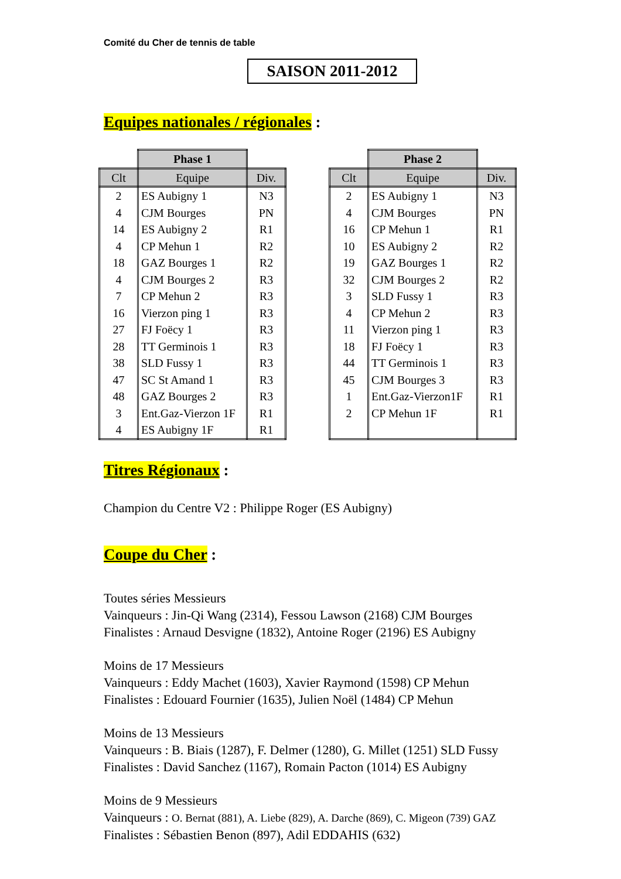Comité du Cher de tennis de table
SAISON 2011-2012
Equipes nationales / régionales :
| | Phase 1 | |
| Clt | Equipe | Div. |
| 2 | ES Aubigny 1 | N3 |
| 4 | CJM Bourges | PN |
| 14 | ES Aubigny 2 | R1 |
| 4 | CP Mehun 1 | R2 |
| 18 | GAZ Bourges 1 | R2 |
| 4 | CJM Bourges 2 | R3 |
| 7 | CP Mehun 2 | R3 |
| 16 | Vierzon ping 1 | R3 |
| 27 | FJ Foëcy 1 | R3 |
| 28 | TT Germinois 1 | R3 |
| 38 | SLD Fussy 1 | R3 |
| 47 | SC St Amand 1 | R3 |
| 48 | GAZ Bourges 2 | R3 |
| 3 | Ent.Gaz-Vierzon 1F | R1 |
| 4 | ES Aubigny 1F | R1 |
| | Phase 2 | |
| Clt | Equipe | Div. |
| 2 | ES Aubigny 1 | N3 |
| 4 | CJM Bourges | PN |
| 16 | CP Mehun 1 | R1 |
| 10 | ES Aubigny 2 | R2 |
| 19 | GAZ Bourges 1 | R2 |
| 32 | CJM Bourges 2 | R2 |
| 3 | SLD Fussy 1 | R3 |
| 4 | CP Mehun 2 | R3 |
| 11 | Vierzon ping 1 | R3 |
| 18 | FJ Foëcy 1 | R3 |
| 44 | TT Germinois 1 | R3 |
| 45 | CJM Bourges 3 | R3 |
| 1 | Ent.Gaz-Vierzon1F | R1 |
| 2 | CP Mehun 1F | R1 |
Titres Régionaux :
Champion du Centre V2 : Philippe Roger (ES Aubigny)
Coupe du Cher :
Toutes séries Messieurs
Vainqueurs : Jin-Qi Wang (2314), Fessou Lawson (2168) CJM Bourges
Finalistes : Arnaud Desvigne (1832), Antoine Roger (2196) ES Aubigny
Moins de 17 Messieurs
Vainqueurs : Eddy Machet (1603), Xavier Raymond (1598) CP Mehun
Finalistes : Edouard Fournier (1635), Julien Noël (1484) CP Mehun
Moins de 13 Messieurs
Vainqueurs : B. Biais (1287), F. Delmer (1280), G. Millet (1251) SLD Fussy
Finalistes : David Sanchez (1167), Romain Pacton (1014) ES Aubigny
Moins de 9 Messieurs
Vainqueurs : O. Bernat (881), A. Liebe (829), A. Darche (869), C. Migeon (739) GAZ
Finalistes : Sébastien Benon (897), Adil EDDAHIS (632)